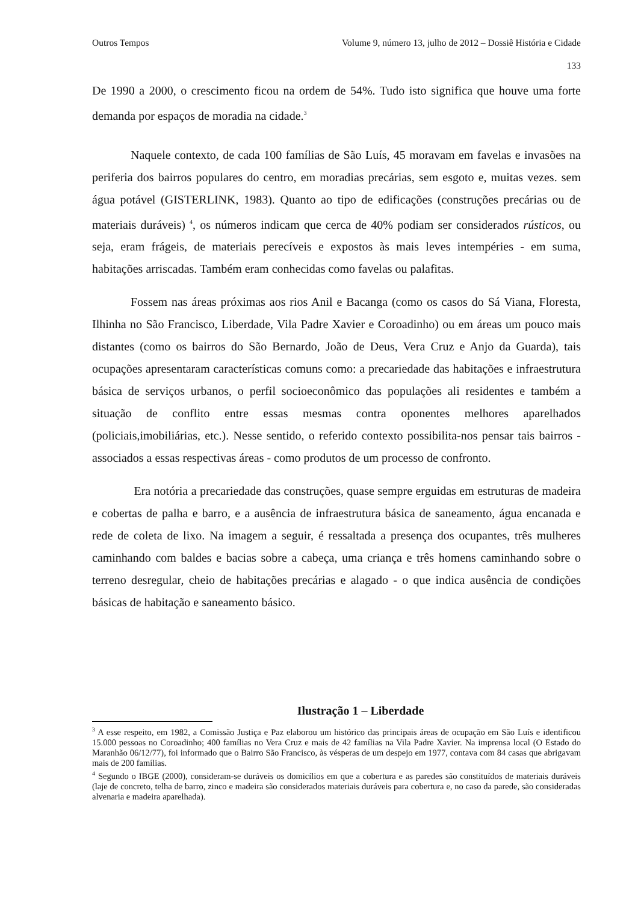Outros Tempos Volume 9, número 13, julho de 2012 – Dossiê História e Cidade
133
De 1990 a 2000, o crescimento ficou na ordem de 54%. Tudo isto significa que houve uma forte demanda por espaços de moradia na cidade.<sup>3</sup>
Naquele contexto, de cada 100 famílias de São Luís, 45 moravam em favelas e invasões na periferia dos bairros populares do centro, em moradias precárias, sem esgoto e, muitas vezes. sem água potável (GISTERLINK, 1983). Quanto ao tipo de edificações (construções precárias ou de materiais duráveis) <sup>4</sup>, os números indicam que cerca de 40% podiam ser considerados rústicos, ou seja, eram frágeis, de materiais perecíveis e expostos às mais leves intempéries - em suma, habitações arriscadas. Também eram conhecidas como favelas ou palafitas.
Fossem nas áreas próximas aos rios Anil e Bacanga (como os casos do Sá Viana, Floresta, Ilhinha no São Francisco, Liberdade, Vila Padre Xavier e Coroadinho) ou em áreas um pouco mais distantes (como os bairros do São Bernardo, João de Deus, Vera Cruz e Anjo da Guarda), tais ocupações apresentaram características comuns como: a precariedade das habitações e infraestrutura básica de serviços urbanos, o perfil socioeconômico das populações ali residentes e também a situação de conflito entre essas mesmas contra oponentes melhores aparelhados (policiais,imobiliárias, etc.). Nesse sentido, o referido contexto possibilita-nos pensar tais bairros - associados a essas respectivas áreas - como produtos de um processo de confronto.
Era notória a precariedade das construções, quase sempre erguidas em estruturas de madeira e cobertas de palha e barro, e a ausência de infraestrutura básica de saneamento, água encanada e rede de coleta de lixo. Na imagem a seguir, é ressaltada a presença dos ocupantes, três mulheres caminhando com baldes e bacias sobre a cabeça, uma criança e três homens caminhando sobre o terreno desregular, cheio de habitações precárias e alagado - o que indica ausência de condições básicas de habitação e saneamento básico.
Ilustração 1 – Liberdade
<sup>3</sup> A esse respeito, em 1982, a Comissão Justiça e Paz elaborou um histórico das principais áreas de ocupação em São Luís e identificou 15.000 pessoas no Coroadinho; 400 famílias no Vera Cruz e mais de 42 famílias na Vila Padre Xavier. Na imprensa local (O Estado do Maranhão 06/12/77), foi informado que o Bairro São Francisco, às vésperas de um despejo em 1977, contava com 84 casas que abrigavam mais de 200 famílias.
<sup>4</sup> Segundo o IBGE (2000), consideram-se duráveis os domicílios em que a cobertura e as paredes são constituídos de materiais duráveis (laje de concreto, telha de barro, zinco e madeira são considerados materiais duráveis para cobertura e, no caso da parede, são consideradas alvenaria e madeira aparelhada).